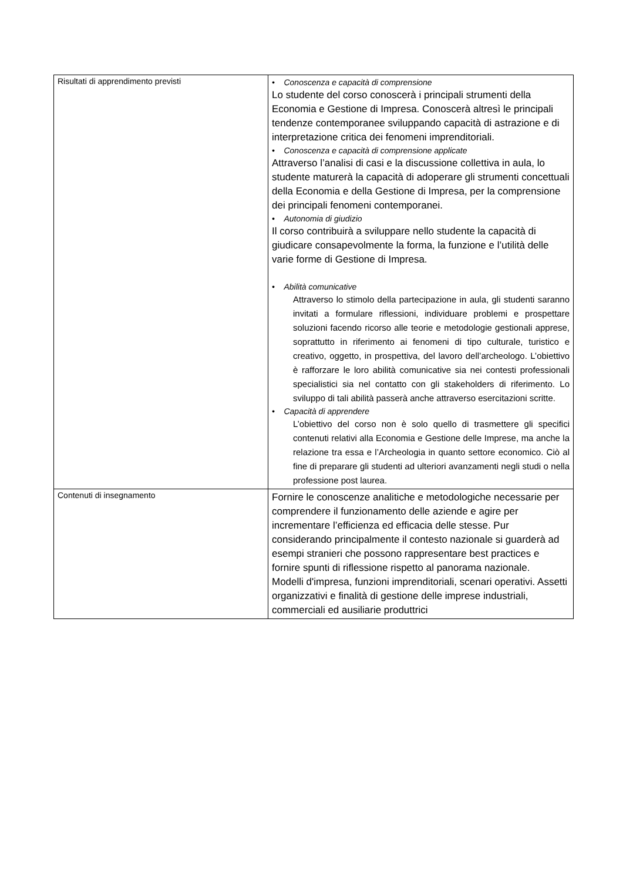| Risultati di apprendimento previsti | • Conoscenza e capacità di comprensione Lo studente del corso conoscerà i principali strumenti della Economia e Gestione di Impresa. Conoscerà altresì le principali tendenze contemporanee sviluppando capacità di astrazione e di interpretazione critica dei fenomeni imprenditoriali. • Conoscenza e capacità di comprensione applicate Attraverso l’analisi di casi e la discussione collettiva in aula, lo studente maturerà la capacità di adoperare gli strumenti concettuali della Economia e della Gestione di Impresa, per la comprensione dei principali fenomeni contemporanei. • Autonomia di giudizio Il corso contribuirà a sviluppare nello studente la capacità di giudicare consapevolmente la forma, la funzione e l’utilità delle varie forme di Gestione di Impresa. • Abilità comunicative Attraverso lo stimolo della partecipazione in aula, gli studenti saranno invitati a formulare riflessioni, individuare problemi e prospettare soluzioni facendo ricorso alle teorie e metodologie gestionali apprese, soprattutto in riferimento ai fenomeni di tipo culturale, turistico e creativo, oggetto, in prospettiva, del lavoro dell’archeologo. L’obiettivo è rafforzare le loro abilità comunicative sia nei contesti professionali specialistici sia nel contatto con gli stakeholders di riferimento. Lo sviluppo di tali abilità passerà anche attraverso esercitazioni scritte. • Capacità di apprendere L’obiettivo del corso non è solo quello di trasmettere gli specifici contenuti relativi alla Economia e Gestione delle Imprese, ma anche la relazione tra essa e l’Archeologia in quanto settore economico. Ciò al fine di preparare gli studenti ad ulteriori avanzamenti negli studi o nella professione post laurea. |
| Contenuti di insegnamento | Fornire le conoscenze analitiche e metodologiche necessarie per comprendere il funzionamento delle aziende e agire per incrementare l’efficienza ed efficacia delle stesse. Pur considerando principalmente il contesto nazionale si guarderà ad esempi stranieri che possono rappresentare best practices e fornire spunti di riflessione rispetto al panorama nazionale. Modelli d'impresa, funzioni imprenditoriali, scenari operativi. Assetti organizzativi e finalità di gestione delle imprese industriali, commerciali ed ausiliarie produttrici |